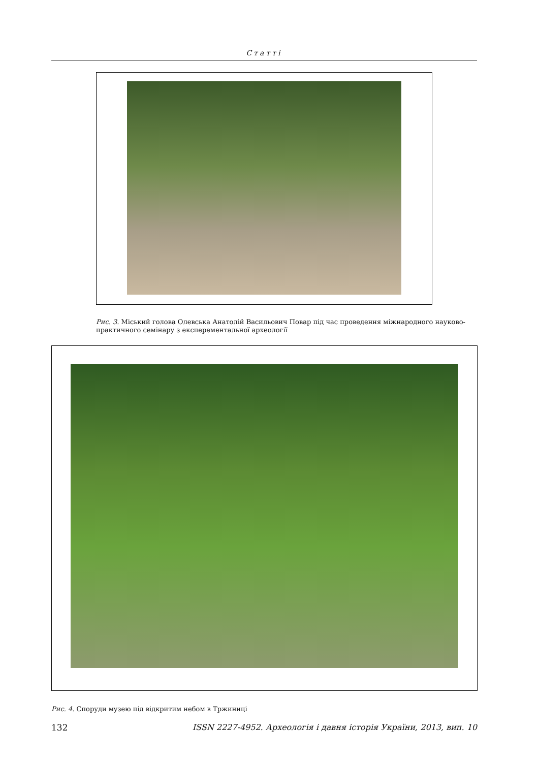Статті
Рис. 3. Міський голова Олевська Анатолій Васильович Повар під час проведення міжнародного науково-практичного семінару з експерементальної археології
Рис. 4. Споруди музею під відкритим небом в Тржиниці
132 ISSN 2227-4952. Археологія і давня історія України, 2013, вип. 10